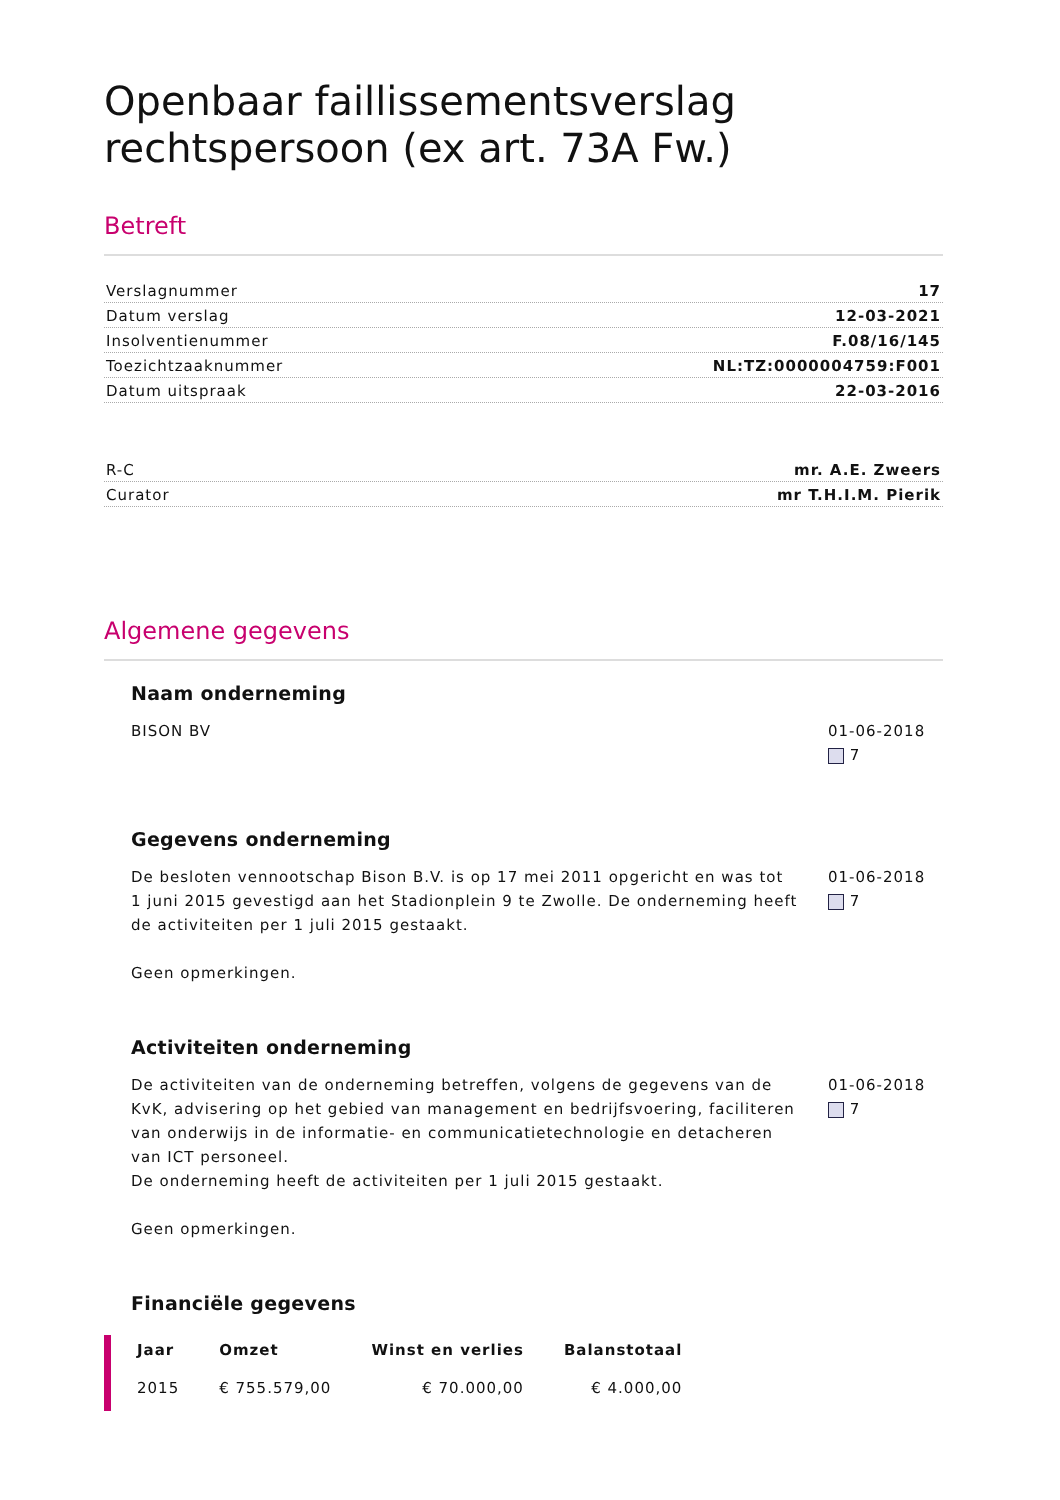Openbaar faillissementsverslag rechtspersoon (ex art. 73A Fw.)
Betreft
Verslagnummer 17
Datum verslag 12-03-2021
Insolventienummer F.08/16/145
Toezichtzaaknummer NL:TZ:0000004759:F001
Datum uitspraak 22-03-2016
R-C mr. A.E. Zweers
Curator mr T.H.I.M. Pierik
Algemene gegevens
Naam onderneming
BISON BV 01-06-2018
7
Gegevens onderneming
De besloten vennootschap Bison B.V. is op 17 mei 2011 opgericht en was tot 1 juni 2015 gevestigd aan het Stadionplein 9 te Zwolle. De onderneming heeft de activiteiten per 1 juli 2015 gestaakt.
Geen opmerkingen.
01-06-2018
7
Activiteiten onderneming
De activiteiten van de onderneming betreffen, volgens de gegevens van de KvK, advisering op het gebied van management en bedrijfsvoering, faciliteren van onderwijs in de informatie- en communicatietechnologie en detacheren van ICT personeel.
De onderneming heeft de activiteiten per 1 juli 2015 gestaakt.
Geen opmerkingen.
01-06-2018
7
Financiële gegevens
| Jaar | Omzet | Winst en verlies | Balanstotaal |
| --- | --- | --- | --- |
| 2015 | € 755.579,00 | € 70.000,00 | € 4.000,00 |